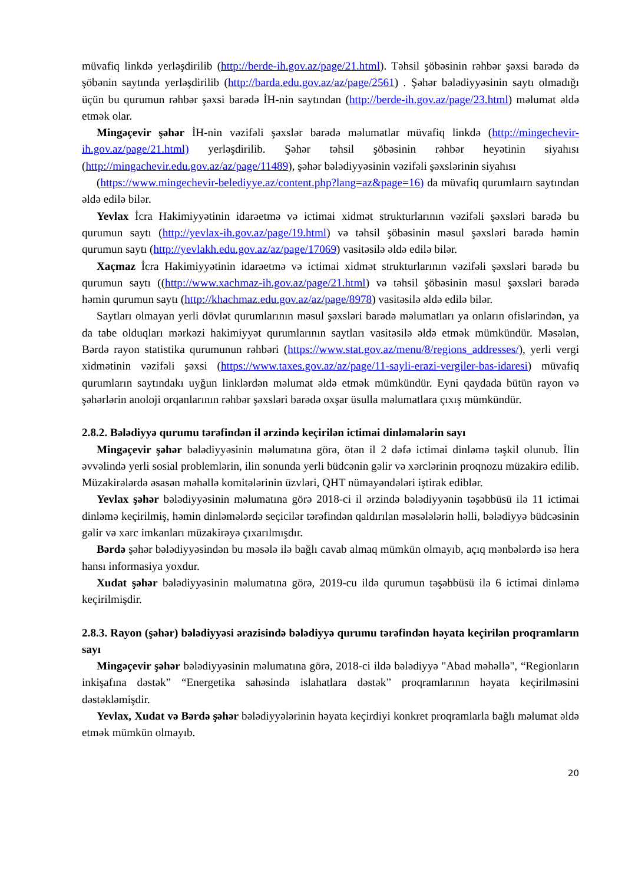müvafiq linkdə yerləşdirilib (http://berde-ih.gov.az/page/21.html). Təhsil şöbəsinin rəhbər şəxsi barədə də şöbənin saytında yerləşdirilib (http://barda.edu.gov.az/az/page/2561) . Şəhər bələdiyyəsinin saytı olmadığı üçün bu qurumun rəhbər şəxsi barədə İH-nin saytından (http://berde-ih.gov.az/page/23.html) məlumat əldə etmək olar.
Mingəçevir şəhər İH-nin vəzifəli şəxslər barədə məlumatlar müvafiq linkdə (http://mingechevir-ih.gov.az/page/21.html) yerləşdirilib. Şəhər təhsil şöbəsinin rəhbər heyətinin siyahısı (http://mingachevir.edu.gov.az/az/page/11489), şəhər bələdiyyəsinin vəzifəli şəxslərinin siyahısı
(https://www.mingechevir-belediyye.az/content.php?lang=az&page=16) da müvafiq qurumlaırn saytından əldə edilə bilər.
Yevlax İcra Hakimiyyətinin idarəetmə və ictimai xidmət strukturlarının vəzifəli şəxsləri barədə bu qurumun saytı (http://yevlax-ih.gov.az/page/19.html) və təhsil şöbəsinin məsul şəxsləri barədə həmin qurumun saytı (http://yevlakh.edu.gov.az/az/page/17069) vasitəsilə əldə edilə bilər.
Xaçmaz İcra Hakimiyyətinin idarəetmə və ictimai xidmət strukturlarının vəzifəli şəxsləri barədə bu qurumun saytı ((http://www.xachmaz-ih.gov.az/page/21.html) və təhsil şöbəsinin məsul şəxsləri barədə həmin qurumun saytı (http://khachmaz.edu.gov.az/az/page/8978) vasitəsilə əldə edilə bilər.
Saytları olmayan yerli dövlət qurumlarının məsul şəxsləri barədə məlumatları ya onların ofislərindən, ya da tabe olduqları mərkəzi hakimiyyət qurumlarının saytları vasitəsilə əldə etmək mümkündür. Məsələn, Bərdə rayon statistika qurumunun rəhbəri (https://www.stat.gov.az/menu/8/regions_addresses/), yerli vergi xidmətinin vəzifəli şəxsi (https://www.taxes.gov.az/az/page/11-sayli-erazi-vergiler-bas-idaresi) müvafiq qurumların saytındakı uyğun linklərdən məlumat əldə etmək mümkündür. Eyni qaydada bütün rayon və şəhərlərin anoloji orqanlarının rəhbər şəxsləri barədə oxşar üsulla məlumatlara çıxış mümkündür.
2.8.2. Bələdiyyə qurumu tərəfindən il ərzində keçirilən ictimai dinləmələrin sayı
Mingəçevir şəhər bələdiyyəsinin məlumatına görə, ötən il 2 dəfə ictimai dinləmə təşkil olunub. İlin əvvəlində yerli sosial problemlərin, ilin sonunda yerli büdcənin gəlir və xərclərinin proqnozu müzakirə edilib. Müzakirələrdə əsasən məhəllə komitələrinin üzvləri, QHT nümayəndələri iştirak ediblər.
Yevlax şəhər bələdiyyəsinin məlumatına görə 2018-ci il ərzində bələdiyyənin təşəbbüsü ilə 11 ictimai dinləmə keçirilmiş, həmin dinləmələrdə seçicilər tərəfindən qaldırılan məsələlərin həlli, bələdiyyə büdcəsinin gəlir və xərc imkanları müzakirəyə çıxarılmışdır.
Bərdə şəhər bələdiyyəsindən bu məsələ ilə bağlı cavab almaq mümkün olmayıb, açıq mənbələrdə isə hera hansı informasiya yoxdur.
Xudat şəhər bələdiyyəsinin məlumatına görə, 2019-cu ildə qurumun təşəbbüsü ilə 6 ictimai dinləmə keçirilmişdir.
2.8.3. Rayon (şəhər) bələdiyyəsi ərazisində bələdiyyə qurumu tərəfindən həyata keçirilən proqramların sayı
Mingəçevir şəhər bələdiyyəsinin məlumatına görə, 2018-ci ildə bələdiyyə "Abad məhəllə", “Regionların inkişafına dəstək” “Energetika sahəsində islahatlara dəstək” proqramlarının həyata keçirilməsini dəstəkləmişdir.
Yevlax, Xudat və Bərdə şəhər bələdiyyələrinin həyata keçirdiyi konkret proqramlarla bağlı məlumat əldə etmək mümkün olmayıb.
20